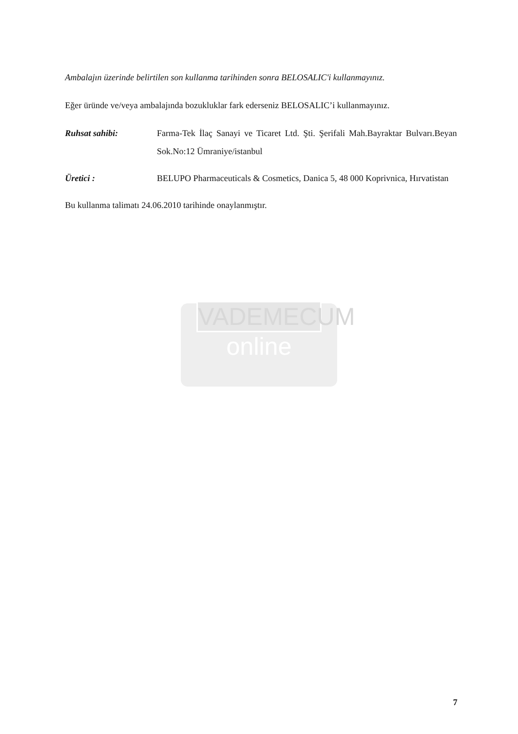Ambalajın üzerinde belirtilen son kullanma tarihinden sonra BELOSALIC'i kullanmayınız.
Eğer üründe ve/veya ambalajında bozukluklar fark ederseniz BELOSALIC’i kullanmayınız.
Ruhsat sahibi: Farma-Tek İlaç Sanayi ve Ticaret Ltd. Şti. Şerifali Mah.Bayraktar Bulvarı.Beyan Sok.No:12 Ümraniye/istanbul
Üretici : BELUPO Pharmaceuticals & Cosmetics, Danica 5, 48 000 Koprivnica, Hırvatistan
Bu kullanma talimatı 24.06.2010 tarihinde onaylanmıştır.
VADEMECUM
online
7